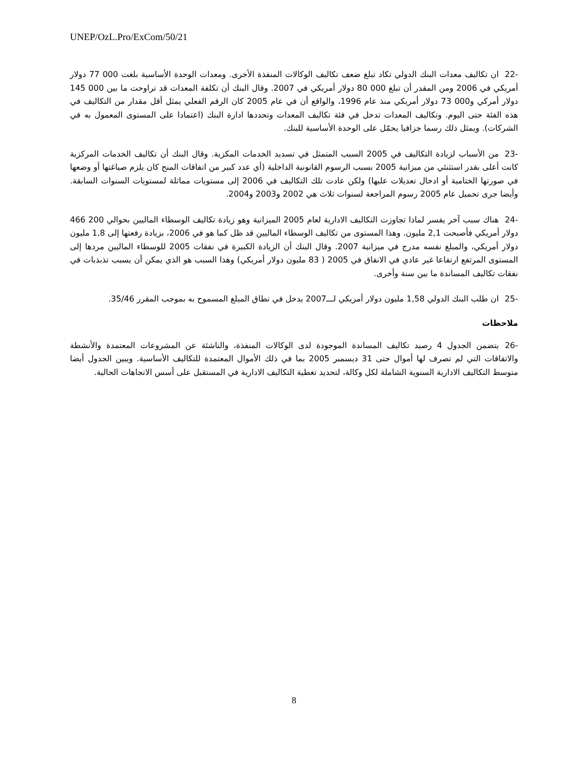UNEP/OzL.Pro/ExCom/50/21
-22 ان تكاليف معدات البنك الدولي تكاد تبلغ ضعف تكاليف الوكالات المنفذة الأخرى. ومعدات الوحدة الأساسية بلغت 000 77 دولار أمريكي في 2006 ومن المقدر أن تبلغ 000 80 دولار أمريكي في 2007. وقال البنك أن تكلفة المعدات قد تراوحت ما بين 000 145 دولار أمركي و000 73 دولار أمريكي منذ عام 1996، والواقع أن في عام 2005 كان الرقم الفعلي يمثل أقل مقدار من التكاليف في هذه الفئة حتى اليوم. وتكاليف المعدات تدخل في فئة تكاليف المعدات وتحددها ادارة البنك (اعتمادا على المستوى المعمول به في الشركات). ويمثل ذلك رسما جزافيا يحمّل على الوحدة الأساسية للبنك.
-23 من الأسباب لزيادة التكاليف في 2005 السبب المتمثل في تسديد الخدمات المكزية. وقال البنك أن تكاليف الخدمات المركزية كانت أعلى بقدر استثنئي من ميزانية 2005 بسبب الرسوم القانونية الداخلية (أي عدد كبير من اتفاقات المنح كان يلزم صياغتها أو وضعها في صورتها الختامية أو ادخال تعديلات عليها) ولكن عادت تلك التكاليف في 2006 إلى مستويات مماثلة لمستويات السنوات السابقة. وأيضا جرى تحميل عام 2005 رسوم المراجعة لسنوات ثلاث هي 2002 و2003 و2004.
-24 هناك سبب آخر يفسر لماذا تجاوزت التكاليف الادارية لعام 2005 الميزانية وهو زيادة تكاليف الوسطاء الماليين بحوالي 200 466 دولار أمريكي فأصبحت 2,1 مليون. وهذا المستوى من تكاليف الوسطاء الماليين قد ظل كما هو في 2006، بزيادة رفعتها إلى 1,8 مليون دولار أمريكي، والمبلغ نفسه مدرج في ميزانية 2007. وقال البنك أن الزيادة الكبيرة في نفقات 2005 للوسطاء الماليين مردها إلى المستوى المرتفع ارتفاعا غير عادي في الانفاق في 2005 ( 83 مليون دولار أمريكي) وهذا السبب هو الذي يمكن أن يسبب تذبذبات في نفقات تكاليف المساندة ما بين سنة وأخرى.
-25 ان طلب البنك الدولي 1,58 مليون دولار أمريكي لـــ2007 يدخل في نطاق المبلغ المسموح به بموجب المقرر 35/46.
ملاحظات
-26 يتضمن الجدول 4 رصيد تكاليف المساندة الموجودة لدى الوكالات المنفذة، والناشئة عن المشروعات المعتمدة والأنشطة والاتفاقات التي لم تصرف لها أموال حتى 31 ديسمبر 2005 بما في ذلك الأموال المعتمدة للتكاليف الأساسية. ويبين الجدول أيضا متوسط التكاليف الادارية السنوية الشاملة لكل وكالة، لتحديد تغطية التكاليف الادارية في المستقبل على أسس الاتجاهات الحالية.
8